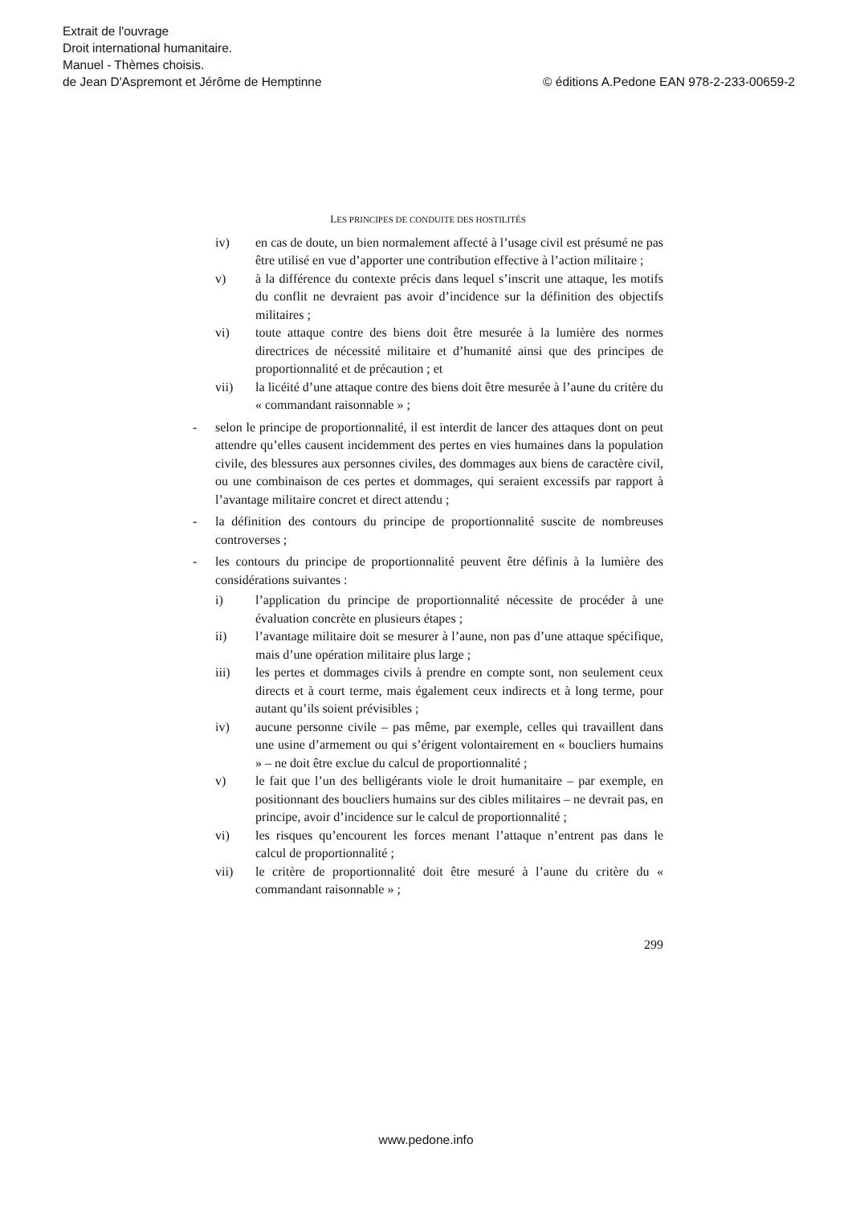Extrait de l'ouvrage
Droit international humanitaire.
Manuel - Thèmes choisis.
de Jean D'Aspremont et Jérôme de Hemptinne © éditions A.Pedone EAN 978-2-233-00659-2
LES PRINCIPES DE CONDUITE DES HOSTILITÉS
iv) en cas de doute, un bien normalement affecté à l’usage civil est présumé ne pas être utilisé en vue d’apporter une contribution effective à l’action militaire ;
v) à la différence du contexte précis dans lequel s’inscrit une attaque, les motifs du conflit ne devraient pas avoir d’incidence sur la définition des objectifs militaires ;
vi) toute attaque contre des biens doit être mesurée à la lumière des normes directrices de nécessité militaire et d’humanité ainsi que des principes de proportionnalité et de précaution ; et
vii) la licéité d’une attaque contre des biens doit être mesurée à l’aune du critère du « commandant raisonnable » ;
- selon le principe de proportionnalité, il est interdit de lancer des attaques dont on peut attendre qu’elles causent incidemment des pertes en vies humaines dans la population civile, des blessures aux personnes civiles, des dommages aux biens de caractère civil, ou une combinaison de ces pertes et dommages, qui seraient excessifs par rapport à l’avantage militaire concret et direct attendu ;
- la définition des contours du principe de proportionnalité suscite de nombreuses controverses ;
- les contours du principe de proportionnalité peuvent être définis à la lumière des considérations suivantes :
i) l’application du principe de proportionnalité nécessite de procéder à une évaluation concrète en plusieurs étapes ;
ii) l’avantage militaire doit se mesurer à l’aune, non pas d’une attaque spécifique, mais d’une opération militaire plus large ;
iii) les pertes et dommages civils à prendre en compte sont, non seulement ceux directs et à court terme, mais également ceux indirects et à long terme, pour autant qu’ils soient prévisibles ;
iv) aucune personne civile – pas même, par exemple, celles qui travaillent dans une usine d’armement ou qui s’érigent volontairement en « boucliers humains » – ne doit être exclue du calcul de proportionnalité ;
v) le fait que l’un des belligérants viole le droit humanitaire – par exemple, en positionnant des boucliers humains sur des cibles militaires – ne devrait pas, en principe, avoir d’incidence sur le calcul de proportionnalité ;
vi) les risques qu’encourent les forces menant l’attaque n’entrent pas dans le calcul de proportionnalité ;
vii) le critère de proportionnalité doit être mesuré à l’aune du critère du « commandant raisonnable » ;
299
www.pedone.info